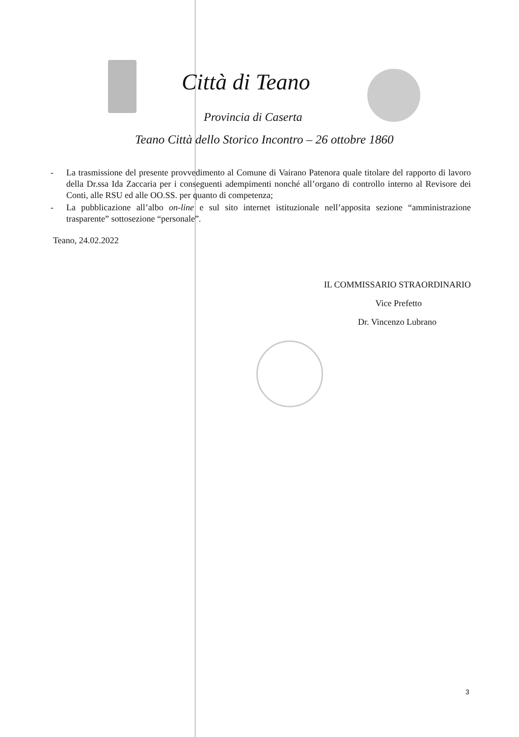Città di Teano
Provincia di Caserta
Teano Città dello Storico Incontro – 26 ottobre 1860
- La trasmissione del presente provvedimento al Comune di Vairano Patenora quale titolare del rapporto di lavoro della Dr.ssa Ida Zaccaria per i conseguenti adempimenti nonché all’organo di controllo interno al Revisore dei Conti, alle RSU ed alle OO.SS. per quanto di competenza;
- La pubblicazione all’albo on-line e sul sito internet istituzionale nell’apposita sezione “amministrazione trasparente” sottosezione “personale”.
Teano, 24.02.2022
IL COMMISSARIO STRAORDINARIO
Vice Prefetto
Dr. Vincenzo Lubrano
3